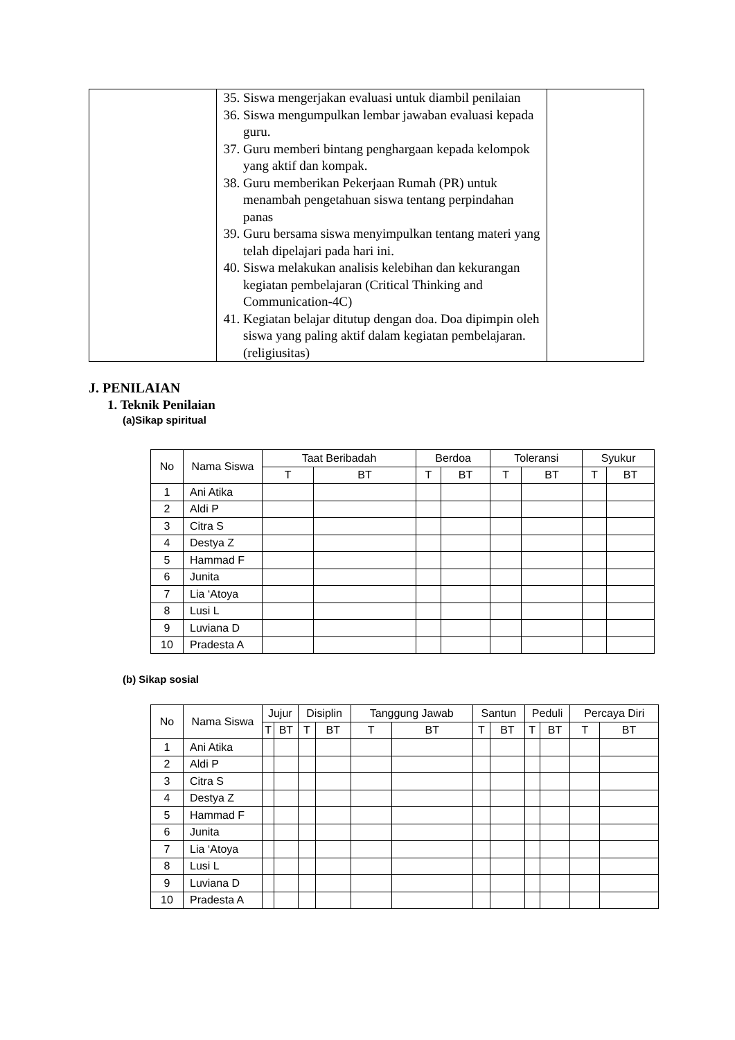| | 35. Siswa mengerjakan evaluasi untuk diambil penilaian 36. Siswa mengumpulkan lembar jawaban evaluasi kepada guru. 37. Guru memberi bintang penghargaan kepada kelompok yang aktif dan kompak. 38. Guru memberikan Pekerjaan Rumah (PR) untuk menambah pengetahuan siswa tentang perpindahan panas 39. Guru bersama siswa menyimpulkan tentang materi yang telah dipelajari pada hari ini. 40. Siswa melakukan analisis kelebihan dan kekurangan kegiatan pembelajaran (Critical Thinking and Communication-4C) 41. Kegiatan belajar ditutup dengan doa. Doa dipimpin oleh siswa yang paling aktif dalam kegiatan pembelajaran. (religiusitas) | |
J. PENILAIAN
1. Teknik Penilaian
(a)Sikap spiritual
| No | Nama Siswa | Taat Beribadah | | Berdoa | | Toleransi | | Syukur | |
| --- | --- | --- | --- | --- | --- | --- | --- | --- | --- |
| | | T | BT | T | BT | T | BT | T | BT |
| 1 | Ani Atika | | | | | | | | |
| 2 | Aldi P | | | | | | | | |
| 3 | Citra S | | | | | | | | |
| 4 | Destya Z | | | | | | | | |
| 5 | Hammad F | | | | | | | | |
| 6 | Junita | | | | | | | | |
| 7 | Lia ‘Atoya | | | | | | | | |
| 8 | Lusi L | | | | | | | | |
| 9 | Luviana D | | | | | | | | |
| 10 | Pradesta A | | | | | | | | |
(b) Sikap sosial
| No | Nama Siswa | Jujur | | Disiplin | | Tanggung Jawab | | Santun | | Peduli | | Percaya Diri | |
| --- | --- | --- | --- | --- | --- | --- | --- | --- | --- | --- | --- | --- | --- |
| | | T | BT | T | BT | T | BT | T | BT | T | BT | T | BT |
| 1 | Ani Atika | | | | | | | | | | | | |
| 2 | Aldi P | | | | | | | | | | | | |
| 3 | Citra S | | | | | | | | | | | | |
| 4 | Destya Z | | | | | | | | | | | | |
| 5 | Hammad F | | | | | | | | | | | | |
| 6 | Junita | | | | | | | | | | | | |
| 7 | Lia ‘Atoya | | | | | | | | | | | | |
| 8 | Lusi L | | | | | | | | | | | | |
| 9 | Luviana D | | | | | | | | | | | | |
| 10 | Pradesta A | | | | | | | | | | | | |